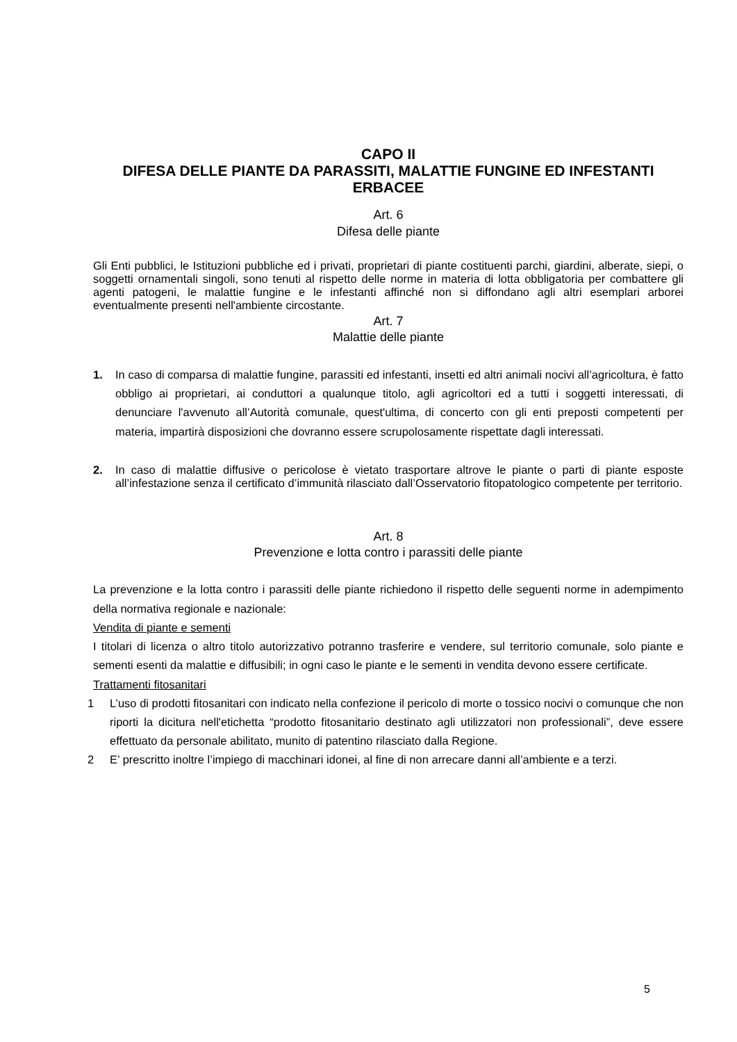CAPO II
DIFESA DELLE PIANTE DA PARASSITI, MALATTIE FUNGINE ED INFESTANTI ERBACEE
Art. 6
Difesa delle piante
Gli Enti pubblici, le Istituzioni pubbliche ed i privati, proprietari di piante costituenti parchi, giardini, alberate, siepi, o soggetti ornamentali singoli, sono tenuti al rispetto delle norme in materia di lotta obbligatoria per combattere gli agenti patogeni, le malattie fungine e le infestanti affinché non si diffondano agli altri esemplari arborei eventualmente presenti nell'ambiente circostante.
Art. 7
Malattie delle piante
1. In caso di comparsa di malattie fungine, parassiti ed infestanti, insetti ed altri animali nocivi all’agricoltura, è fatto obbligo ai proprietari, ai conduttori a qualunque titolo, agli agricoltori ed a tutti i soggetti interessati, di denunciare l'avvenuto all’Autorità comunale, quest'ultima, di concerto con gli enti preposti competenti per materia, impartirà disposizioni che dovranno essere scrupolosamente rispettate dagli interessati.
2. In caso di malattie diffusive o pericolose è vietato trasportare altrove le piante o parti di piante esposte all’infestazione senza il certificato d’immunità rilasciato dall’Osservatorio fitopatologico competente per territorio.
Art. 8
Prevenzione e lotta contro i parassiti delle piante
La prevenzione e la lotta contro i parassiti delle piante richiedono il rispetto delle seguenti norme in adempimento della normativa regionale e nazionale:
Vendita di piante e sementi
I titolari di licenza o altro titolo autorizzativo potranno trasferire e vendere, sul territorio comunale, solo piante e sementi esenti da malattie e diffusibili; in ogni caso le piante e le sementi in vendita devono essere certificate.
Trattamenti fitosanitari
1 L’uso di prodotti fitosanitari con indicato nella confezione il pericolo di morte o tossico nocivi o comunque che non riporti la dicitura nell'etichetta “prodotto fitosanitario destinato agli utilizzatori non professionali”, deve essere effettuato da personale abilitato, munito di patentino rilasciato dalla Regione.
2 E’ prescritto inoltre l’impiego di macchinari idonei, al fine di non arrecare danni all’ambiente e a terzi.
5